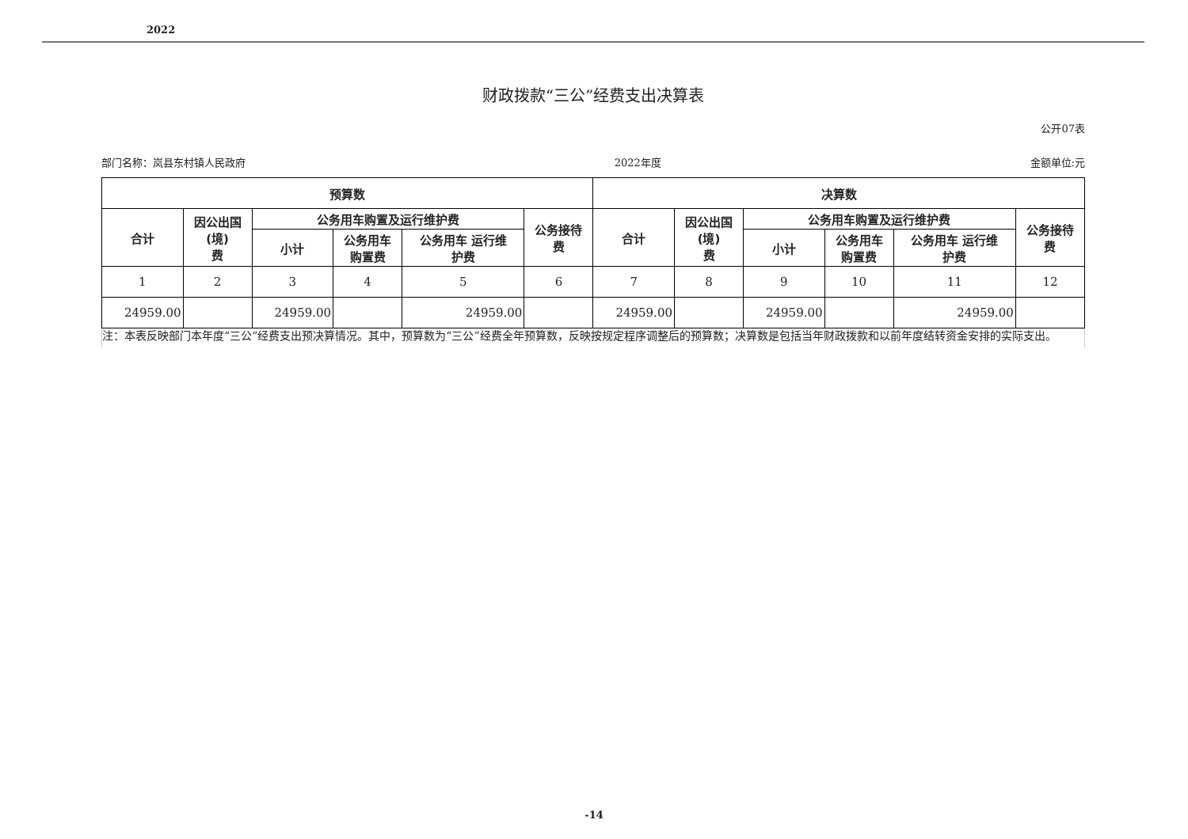2022
财政拨款“三公”经费支出决算表
公开07表
部门名称：岚县东村镇人民政府 2022年度 金额单位:元
| 预算数 | | | | | | 决算数 | | | | | |
| --- | --- | --- | --- | --- | --- | --- | --- | --- | --- | --- | --- |
| 合计 | 因公出国 (境) 费 | 公务用车购置及运行维护费 | | | 公务接待 费 | 合计 | 因公出国 (境) 费 | 公务用车购置及运行维护费 | | | 公务接待 费 |
| | | 小计 | 公务用车 购置费 | 公务用车 运行维 护费 | | | | 小计 | 公务用车 购置费 | 公务用车 运行维 护费 | |
| 1 | 2 | 3 | 4 | 5 | 6 | 7 | 8 | 9 | 10 | 11 | 12 |
| 24959.00 | | 24959.00 | | 24959.00 | | 24959.00 | | 24959.00 | | 24959.00 | |
注：本表反映部门本年度“三公”经费支出预决算情况。其中，预算数为“三公”经费全年预算数，反映按规定程序调整后的预算数；决算数是包括当年财政拨款和以前年度结转资金安排的实际支出。
-14